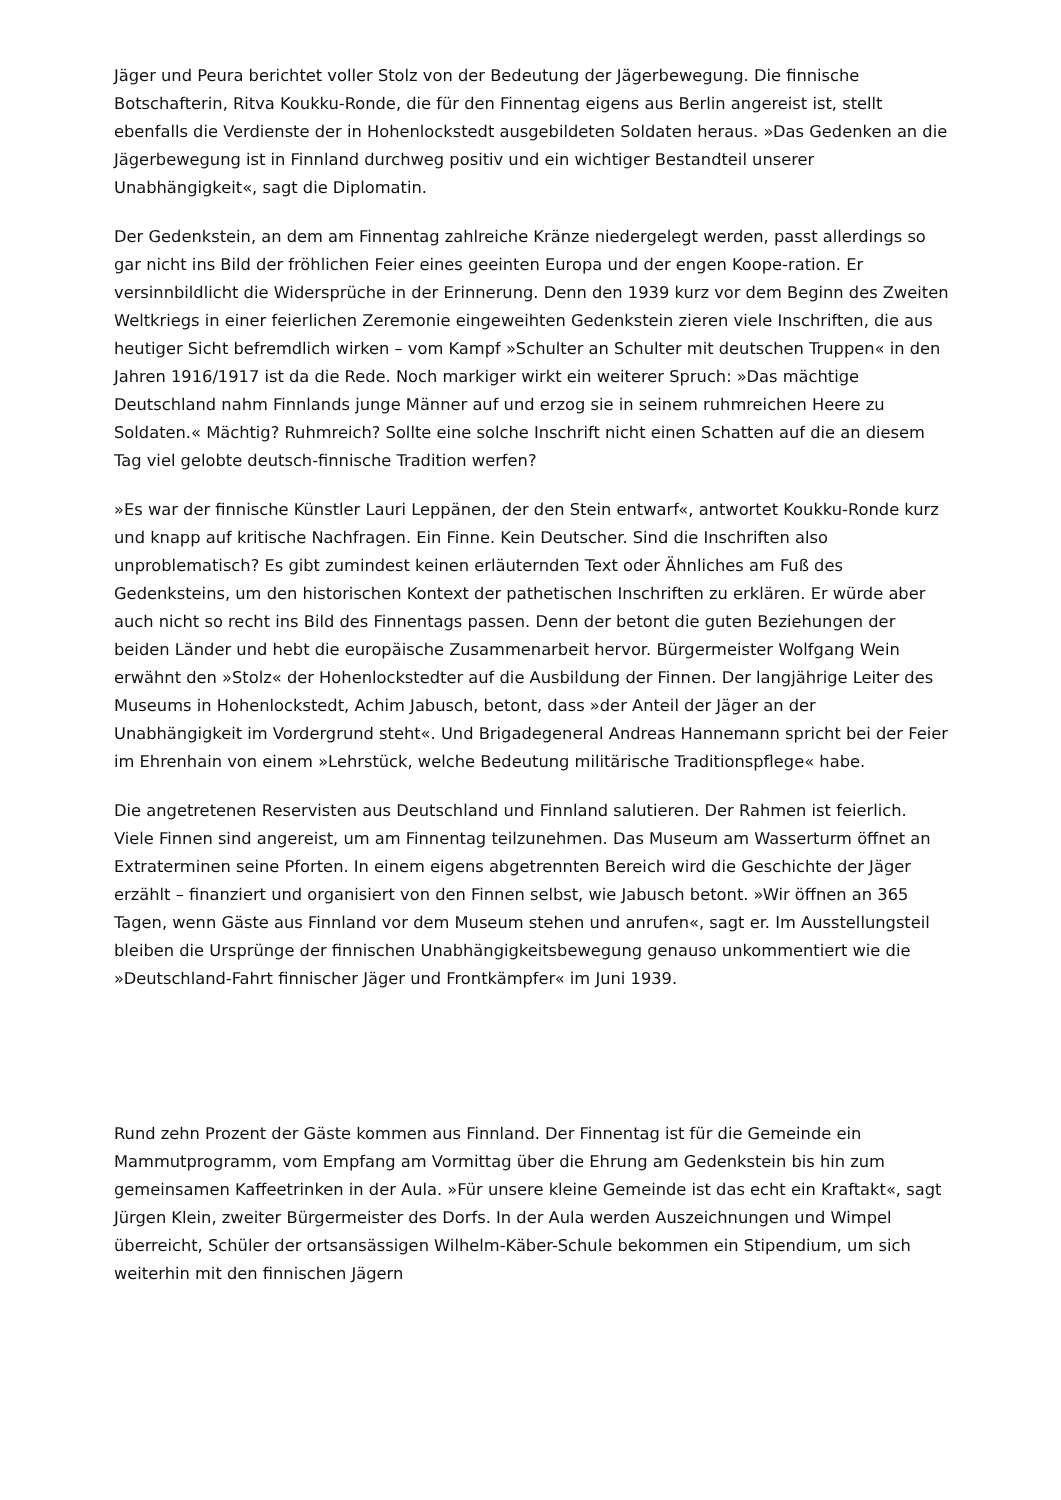Jäger und Peura berichtet voller Stolz von der Bedeutung der Jägerbewegung. Die finnische Botschafterin, Ritva Koukku-Ronde, die für den Finnentag eigens aus Berlin angereist ist, stellt ebenfalls die Verdienste der in Hohenlockstedt ausgebildeten Soldaten heraus. »Das Gedenken an die Jägerbewegung ist in Finnland durchweg positiv und ein wichtiger Bestandteil unserer Unabhängigkeit«, sagt die Diplomatin.
Der Gedenkstein, an dem am Finnentag zahlreiche Kränze niedergelegt werden, passt allerdings so gar nicht ins Bild der fröhlichen Feier eines geeinten Europa und der engen Koope-ration. Er versinnbildlicht die Widersprüche in der Erinnerung. Denn den 1939 kurz vor dem Beginn des Zweiten Weltkriegs in einer feierlichen Zeremonie eingeweihten Gedenkstein zieren viele Inschriften, die aus heutiger Sicht befremdlich wirken – vom Kampf »Schulter an Schulter mit deutschen Truppen« in den Jahren 1916/1917 ist da die Rede. Noch markiger wirkt ein weiterer Spruch: »Das mächtige Deutschland nahm Finnlands junge Männer auf und erzog sie in seinem ruhmreichen Heere zu Soldaten.« Mächtig? Ruhmreich? Sollte eine solche Inschrift nicht einen Schatten auf die an diesem Tag viel gelobte deutsch-finnische Tradition werfen?
»Es war der finnische Künstler Lauri Leppänen, der den Stein entwarf«, antwortet Koukku-Ronde kurz und knapp auf kritische Nachfragen. Ein Finne. Kein Deutscher. Sind die Inschriften also unproblematisch? Es gibt zumindest keinen erläuternden Text oder Ähnliches am Fuß des Gedenksteins, um den historischen Kontext der pathetischen Inschriften zu erklären. Er würde aber auch nicht so recht ins Bild des Finnentags passen. Denn der betont die guten Beziehungen der beiden Länder und hebt die europäische Zusammenarbeit hervor. Bürgermeister Wolfgang Wein erwähnt den »Stolz« der Hohenlockstedter auf die Ausbildung der Finnen. Der langjährige Leiter des Museums in Hohenlockstedt, Achim Jabusch, betont, dass »der Anteil der Jäger an der Unabhängigkeit im Vordergrund steht«. Und Brigadegeneral Andreas Hannemann spricht bei der Feier im Ehrenhain von einem »Lehrstück, welche Bedeutung militärische Traditionspflege« habe.
Die angetretenen Reservisten aus Deutschland und Finnland salutieren. Der Rahmen ist feierlich. Viele Finnen sind angereist, um am Finnentag teilzunehmen. Das Museum am Wasserturm öffnet an Extraterminen seine Pforten. In einem eigens abgetrennten Bereich wird die Geschichte der Jäger erzählt – finanziert und organisiert von den Finnen selbst, wie Jabusch betont. »Wir öffnen an 365 Tagen, wenn Gäste aus Finnland vor dem Museum stehen und anrufen«, sagt er. Im Ausstellungsteil bleiben die Ursprünge der finnischen Unabhängigkeitsbewegung genauso unkommentiert wie die »Deutschland-Fahrt finnischer Jäger und Frontkämpfer« im Juni 1939.
Rund zehn Prozent der Gäste kommen aus Finnland. Der Finnentag ist für die Gemeinde ein Mammutprogramm, vom Empfang am Vormittag über die Ehrung am Gedenkstein bis hin zum gemeinsamen Kaffeetrinken in der Aula. »Für unsere kleine Gemeinde ist das echt ein Kraftakt«, sagt Jürgen Klein, zweiter Bürgermeister des Dorfs. In der Aula werden Auszeichnungen und Wimpel überreicht, Schüler der ortsansässigen Wilhelm-Käber-Schule bekommen ein Stipendium, um sich weiterhin mit den finnischen Jägern